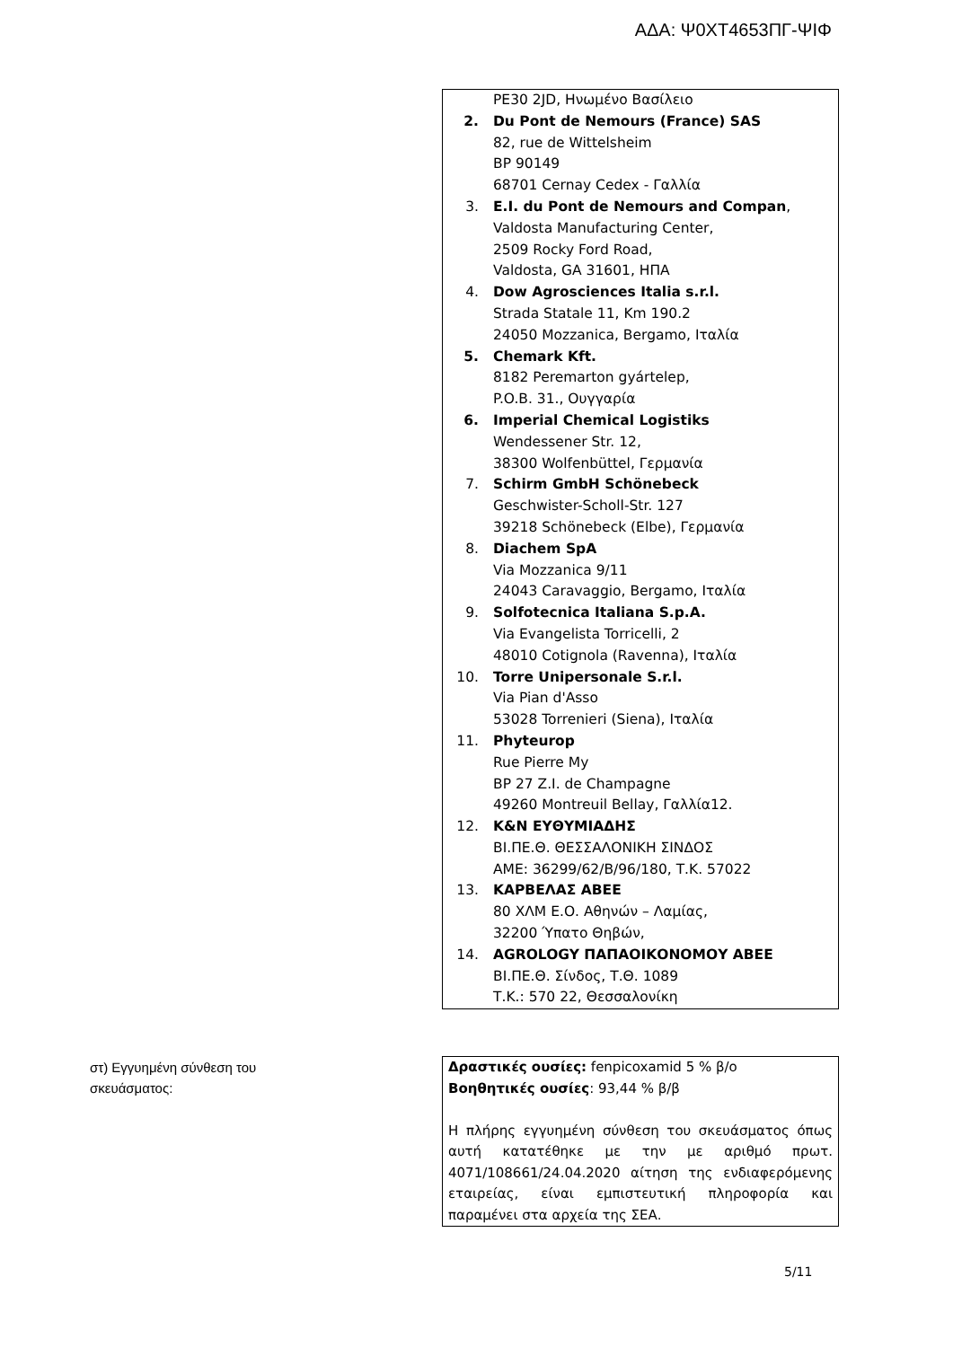ΑΔΑ: Ψ0ΧΤ4653ΠΓ-ΨΙΦ
PE30 2JD, Ηνωμένο Βασίλειο
2. Du Pont de Nemours (France) SAS
82, rue de Wittelsheim
BP 90149
68701 Cernay Cedex - Γαλλία
3. E.I. du Pont de Nemours and Compan,
Valdosta Manufacturing Center,
2509 Rocky Ford Road,
Valdosta, GA 31601, ΗΠΑ
4. Dow Agrosciences Italia s.r.l.
Strada Statale 11, Km 190.2
24050 Mozzanica, Bergamo, Ιταλία
5. Chemark Kft.
8182 Peremarton gyártelep,
P.O.B. 31., Ουγγαρία
6. Imperial Chemical Logistiks
Wendessener Str. 12,
38300 Wolfenbüttel, Γερμανία
7. Schirm GmbH Schönebeck
Geschwister-Scholl-Str. 127
39218 Schönebeck (Elbe), Γερμανία
8. Diachem SpA
Via Mozzanica 9/11
24043 Caravaggio, Bergamo, Ιταλία
9. Solfotecnica Italiana S.p.A.
Via Evangelista Torricelli, 2
48010 Cotignola (Ravenna), Ιταλία
10. Torre Unipersonale S.r.l.
Via Pian d'Asso
53028 Torrenieri (Siena), Ιταλία
11. Phyteurop
Rue Pierre My
BP 27 Z.I. de Champagne
49260 Montreuil Bellay, Γαλλία12.
12. K&N ΕΥΘΥΜΙΑΔΗΣ
ΒΙ.ΠΕ.Θ. ΘΕΣΣΑΛΟΝΙΚΗ ΣΙΝΔΟΣ
ΑΜΕ: 36299/62/Β/96/180, Τ.Κ. 57022
13. ΚΑΡΒΕΛΑΣ ΑΒΕΕ
80 ΧΛΜ Ε.Ο. Αθηνών – Λαμίας,
32200 Ύπατο Θηβών,
14. AGROLOGY ΠΑΠΑΟΙΚΟΝΟΜΟΥ ΑΒΕΕ
ΒΙ.ΠΕ.Θ. Σίνδος, Τ.Θ. 1089
Τ.Κ.: 570 22, Θεσσαλονίκη
στ) Εγγυημένη σύνθεση του
σκευάσματος:
Δραστικές ουσίες: fenpicoxamid 5 % β/ο
Βοηθητικές ουσίες: 93,44 % β/β
Η πλήρης εγγυημένη σύνθεση του σκευάσματος όπως αυτή κατατέθηκε με την με αριθμό πρωτ. 4071/108661/24.04.2020 αίτηση της ενδιαφερόμενης εταιρείας, είναι εμπιστευτική πληροφορία και παραμένει στα αρχεία της ΣΕΑ.
5/11